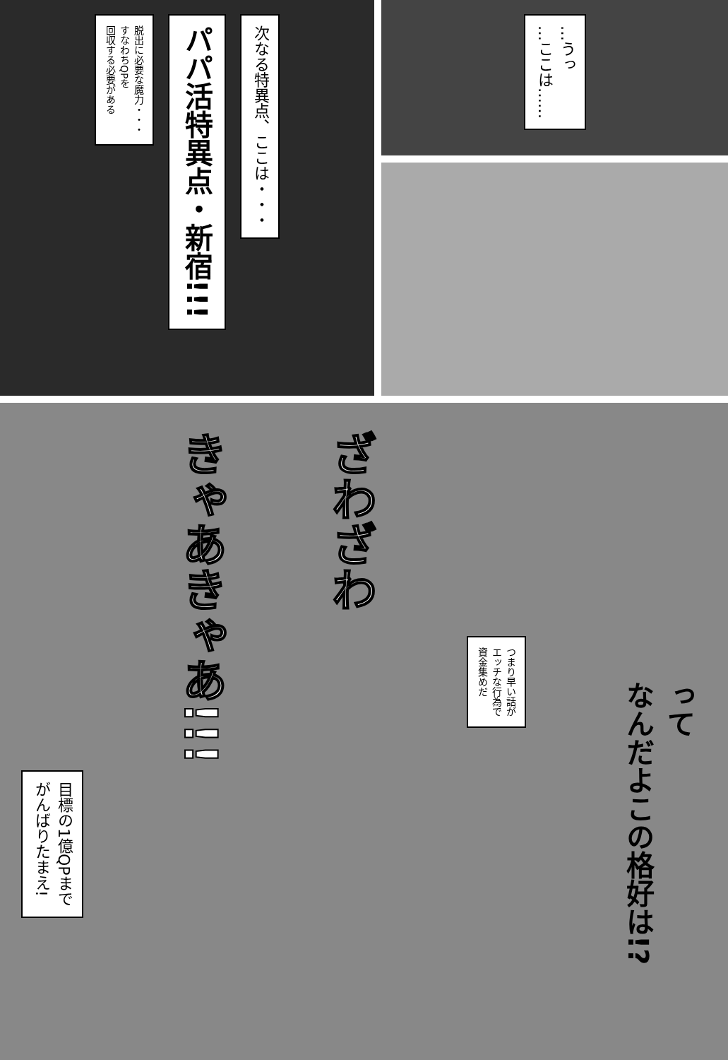次なる特異点、ここは・・・
パパ活特異点・新宿!!!
脱出に必要な魔力・・・
すなわちQPを
回収する必要がある
…うっ
…ここは……
って
なんだよこの格好は!?
つまり早い話が
エッチな行為で
資金集めだ
ざわざわ
きゃあきゃあ!!!
目標の1億QPまで
がんばりたまえ!